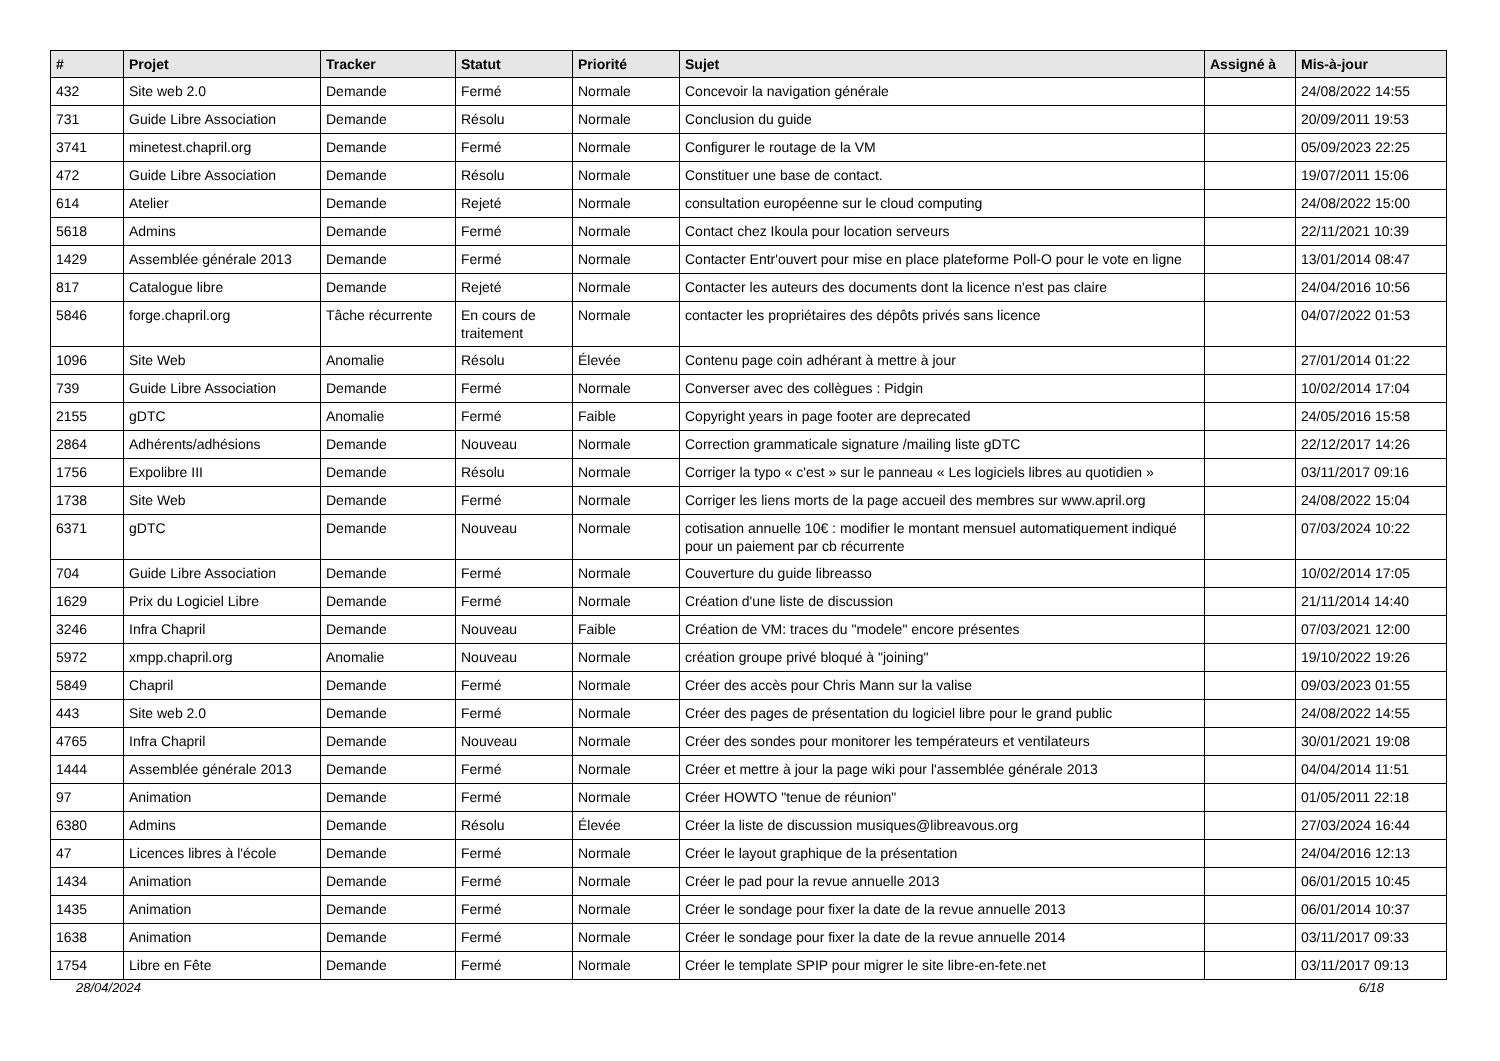| # | Projet | Tracker | Statut | Priorité | Sujet | Assigné à | Mis-à-jour |
| --- | --- | --- | --- | --- | --- | --- | --- |
| 432 | Site web 2.0 | Demande | Fermé | Normale | Concevoir la navigation générale | | 24/08/2022 14:55 |
| 731 | Guide Libre Association | Demande | Résolu | Normale | Conclusion du guide | | 20/09/2011 19:53 |
| 3741 | minetest.chapril.org | Demande | Fermé | Normale | Configurer le routage de la VM | | 05/09/2023 22:25 |
| 472 | Guide Libre Association | Demande | Résolu | Normale | Constituer une base de contact. | | 19/07/2011 15:06 |
| 614 | Atelier | Demande | Rejeté | Normale | consultation européenne sur le cloud computing | | 24/08/2022 15:00 |
| 5618 | Admins | Demande | Fermé | Normale | Contact chez Ikoula pour location serveurs | | 22/11/2021 10:39 |
| 1429 | Assemblée générale 2013 | Demande | Fermé | Normale | Contacter Entr'ouvert pour mise en place plateforme Poll-O pour le vote en ligne | | 13/01/2014 08:47 |
| 817 | Catalogue libre | Demande | Rejeté | Normale | Contacter les auteurs des documents dont la licence n'est pas claire | | 24/04/2016 10:56 |
| 5846 | forge.chapril.org | Tâche récurrente | En cours de traitement | Normale | contacter les propriétaires des dépôts privés sans licence | | 04/07/2022 01:53 |
| 1096 | Site Web | Anomalie | Résolu | Élevée | Contenu page coin adhérant à mettre à jour | | 27/01/2014 01:22 |
| 739 | Guide Libre Association | Demande | Fermé | Normale | Converser avec des collègues : Pidgin | | 10/02/2014 17:04 |
| 2155 | gDTC | Anomalie | Fermé | Faible | Copyright years in page footer are deprecated | | 24/05/2016 15:58 |
| 2864 | Adhérents/adhésions | Demande | Nouveau | Normale | Correction grammaticale signature /mailing liste gDTC | | 22/12/2017 14:26 |
| 1756 | Expolibre III | Demande | Résolu | Normale | Corriger la typo « c'est » sur le panneau « Les logiciels libres au quotidien » | | 03/11/2017 09:16 |
| 1738 | Site Web | Demande | Fermé | Normale | Corriger les liens morts de la page accueil des membres sur www.april.org | | 24/08/2022 15:04 |
| 6371 | gDTC | Demande | Nouveau | Normale | cotisation annuelle 10€ : modifier le montant mensuel automatiquement indiqué pour un paiement par cb récurrente | | 07/03/2024 10:22 |
| 704 | Guide Libre Association | Demande | Fermé | Normale | Couverture du guide libreasso | | 10/02/2014 17:05 |
| 1629 | Prix du Logiciel Libre | Demande | Fermé | Normale | Création d'une liste de discussion | | 21/11/2014 14:40 |
| 3246 | Infra Chapril | Demande | Nouveau | Faible | Création de VM: traces du "modele" encore présentes | | 07/03/2021 12:00 |
| 5972 | xmpp.chapril.org | Anomalie | Nouveau | Normale | création groupe privé bloqué à "joining" | | 19/10/2022 19:26 |
| 5849 | Chapril | Demande | Fermé | Normale | Créer des accès pour Chris Mann sur la valise | | 09/03/2023 01:55 |
| 443 | Site web 2.0 | Demande | Fermé | Normale | Créer des pages de présentation du logiciel libre pour le grand public | | 24/08/2022 14:55 |
| 4765 | Infra Chapril | Demande | Nouveau | Normale | Créer des sondes pour monitorer les températeurs et ventilateurs | | 30/01/2021 19:08 |
| 1444 | Assemblée générale 2013 | Demande | Fermé | Normale | Créer et mettre à jour la page wiki pour l'assemblée générale 2013 | | 04/04/2014 11:51 |
| 97 | Animation | Demande | Fermé | Normale | Créer HOWTO "tenue de réunion" | | 01/05/2011 22:18 |
| 6380 | Admins | Demande | Résolu | Élevée | Créer la liste de discussion musiques@libreavous.org | | 27/03/2024 16:44 |
| 47 | Licences libres à l'école | Demande | Fermé | Normale | Créer le layout graphique de la présentation | | 24/04/2016 12:13 |
| 1434 | Animation | Demande | Fermé | Normale | Créer le pad pour la revue annuelle 2013 | | 06/01/2015 10:45 |
| 1435 | Animation | Demande | Fermé | Normale | Créer le sondage pour fixer la date de la revue annuelle 2013 | | 06/01/2014 10:37 |
| 1638 | Animation | Demande | Fermé | Normale | Créer le sondage pour fixer la date de la revue annuelle 2014 | | 03/11/2017 09:33 |
| 1754 | Libre en Fête | Demande | Fermé | Normale | Créer le template SPIP pour migrer le site libre-en-fete.net | | 03/11/2017 09:13 |
28/04/2024 6/18